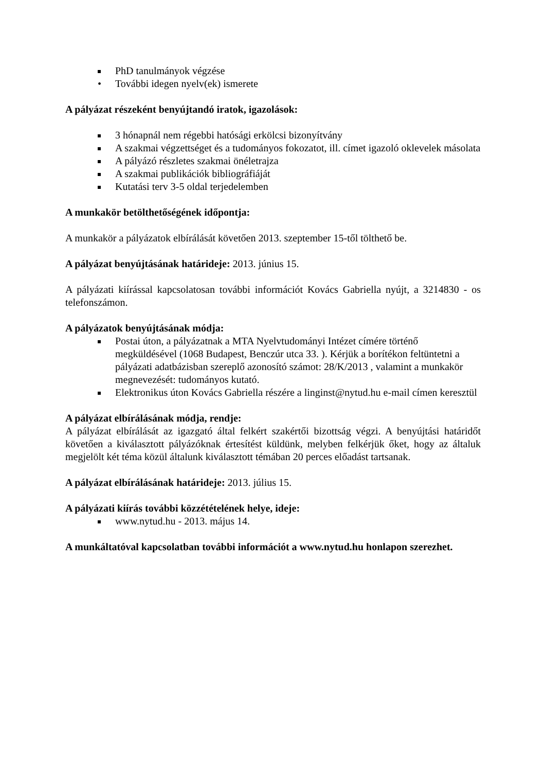PhD tanulmányok végzése
• További idegen nyelv(ek) ismerete
A pályázat részeként benyújtandó iratok, igazolások:
3 hónapnál nem régebbi hatósági erkölcsi bizonyítvány
A szakmai végzettséget és a tudományos fokozatot, ill. címet igazoló oklevelek másolata
A pályázó részletes szakmai önéletrajza
A szakmai publikációk bibliográfiáját
Kutatási terv 3-5 oldal terjedelemben
A munkakör betölthetőségének időpontja:
A munkakör a pályázatok elbírálását követően 2013. szeptember 15-től tölthető be.
A pályázat benyújtásának határideje: 2013. június 15.
A pályázati kiírással kapcsolatosan további információt Kovács Gabriella nyújt, a 3214830 - os telefonszámon.
A pályázatok benyújtásának módja:
Postai úton, a pályázatnak a MTA Nyelvtudományi Intézet címére történő megküldésével (1068 Budapest, Benczúr utca 33. ). Kérjük a borítékon feltüntetni a pályázati adatbázisban szereplő azonosító számot: 28/K/2013 , valamint a munkakör megnevezését: tudományos kutató.
Elektronikus úton Kovács Gabriella részére a linginst@nytud.hu e-mail címen keresztül
A pályázat elbírálásának módja, rendje:
A pályázat elbírálását az igazgató által felkért szakértői bizottság végzi. A benyújtási határidőt követően a kiválasztott pályázóknak értesítést küldünk, melyben felkérjük őket, hogy az általuk megjelölt két téma közül általunk kiválasztott témában 20 perces előadást tartsanak.
A pályázat elbírálásának határideje: 2013. július 15.
A pályázati kiírás további közzétételének helye, ideje:
www.nytud.hu - 2013. május 14.
A munkáltatóval kapcsolatban további információt a www.nytud.hu honlapon szerezhet.